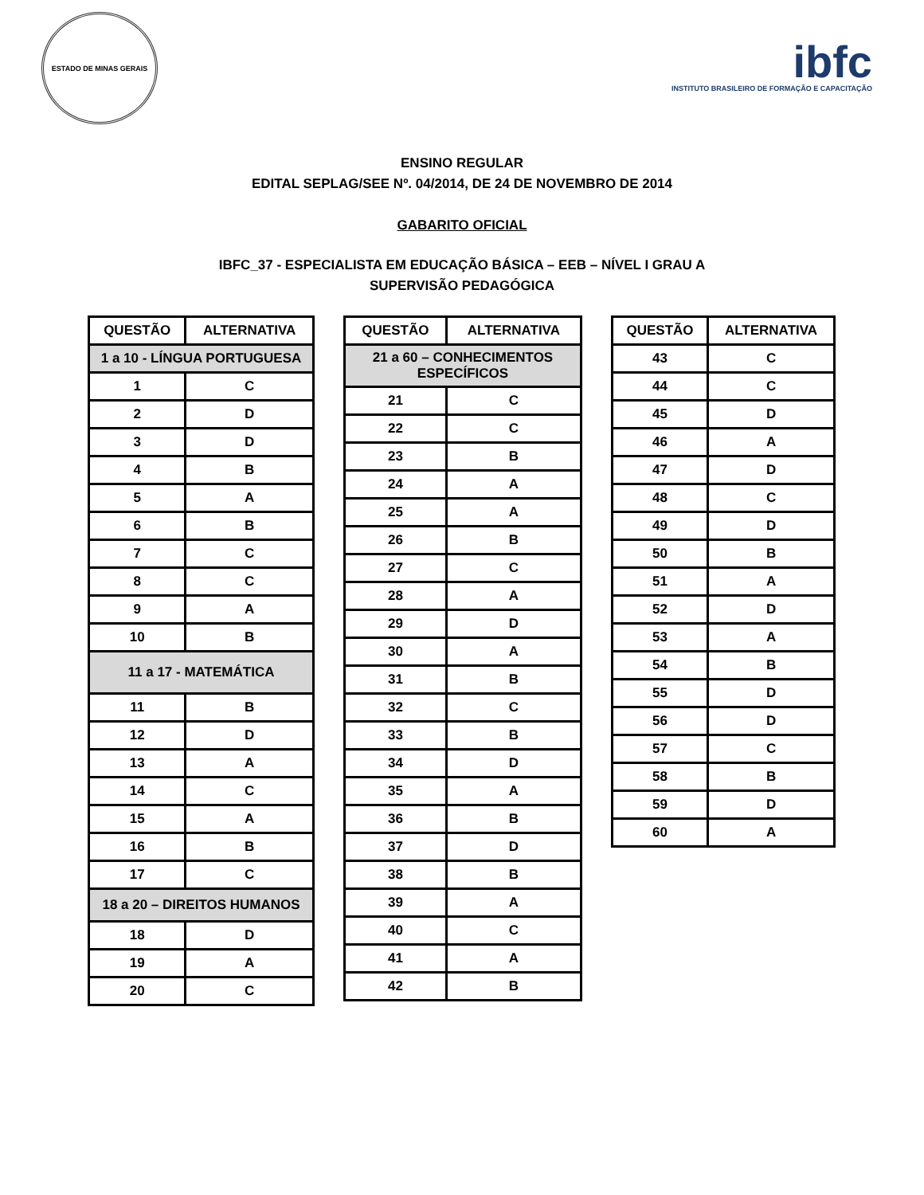ESTADO DE MINAS GERAIS
ibfc
INSTITUTO BRASILEIRO DE FORMAÇÃO E CAPACITAÇÃO
ENSINO REGULAR
EDITAL SEPLAG/SEE Nº. 04/2014, DE 24 DE NOVEMBRO DE 2014
GABARITO OFICIAL
IBFC_37 - ESPECIALISTA EM EDUCAÇÃO BÁSICA – EEB – NÍVEL I GRAU A
SUPERVISÃO PEDAGÓGICA
| QUESTÃO | ALTERNATIVA |
| --- | --- |
| 1 a 10 - LÍNGUA PORTUGUESA | |
| 1 | C |
| 2 | D |
| 3 | D |
| 4 | B |
| 5 | A |
| 6 | B |
| 7 | C |
| 8 | C |
| 9 | A |
| 10 | B |
| 11 a 17 - MATEMÁTICA | |
| 11 | B |
| 12 | D |
| 13 | A |
| 14 | C |
| 15 | A |
| 16 | B |
| 17 | C |
| 18 a 20 – DIREITOS HUMANOS | |
| 18 | D |
| 19 | A |
| 20 | C |
| QUESTÃO | ALTERNATIVA |
| --- | --- |
| 21 a 60 – CONHECIMENTOS ESPECÍFICOS | |
| 21 | C |
| 22 | C |
| 23 | B |
| 24 | A |
| 25 | A |
| 26 | B |
| 27 | C |
| 28 | A |
| 29 | D |
| 30 | A |
| 31 | B |
| 32 | C |
| 33 | B |
| 34 | D |
| 35 | A |
| 36 | B |
| 37 | D |
| 38 | B |
| 39 | A |
| 40 | C |
| 41 | A |
| 42 | B |
| QUESTÃO | ALTERNATIVA |
| --- | --- |
| 43 | C |
| 44 | C |
| 45 | D |
| 46 | A |
| 47 | D |
| 48 | C |
| 49 | D |
| 50 | B |
| 51 | A |
| 52 | D |
| 53 | A |
| 54 | B |
| 55 | D |
| 56 | D |
| 57 | C |
| 58 | B |
| 59 | D |
| 60 | A |